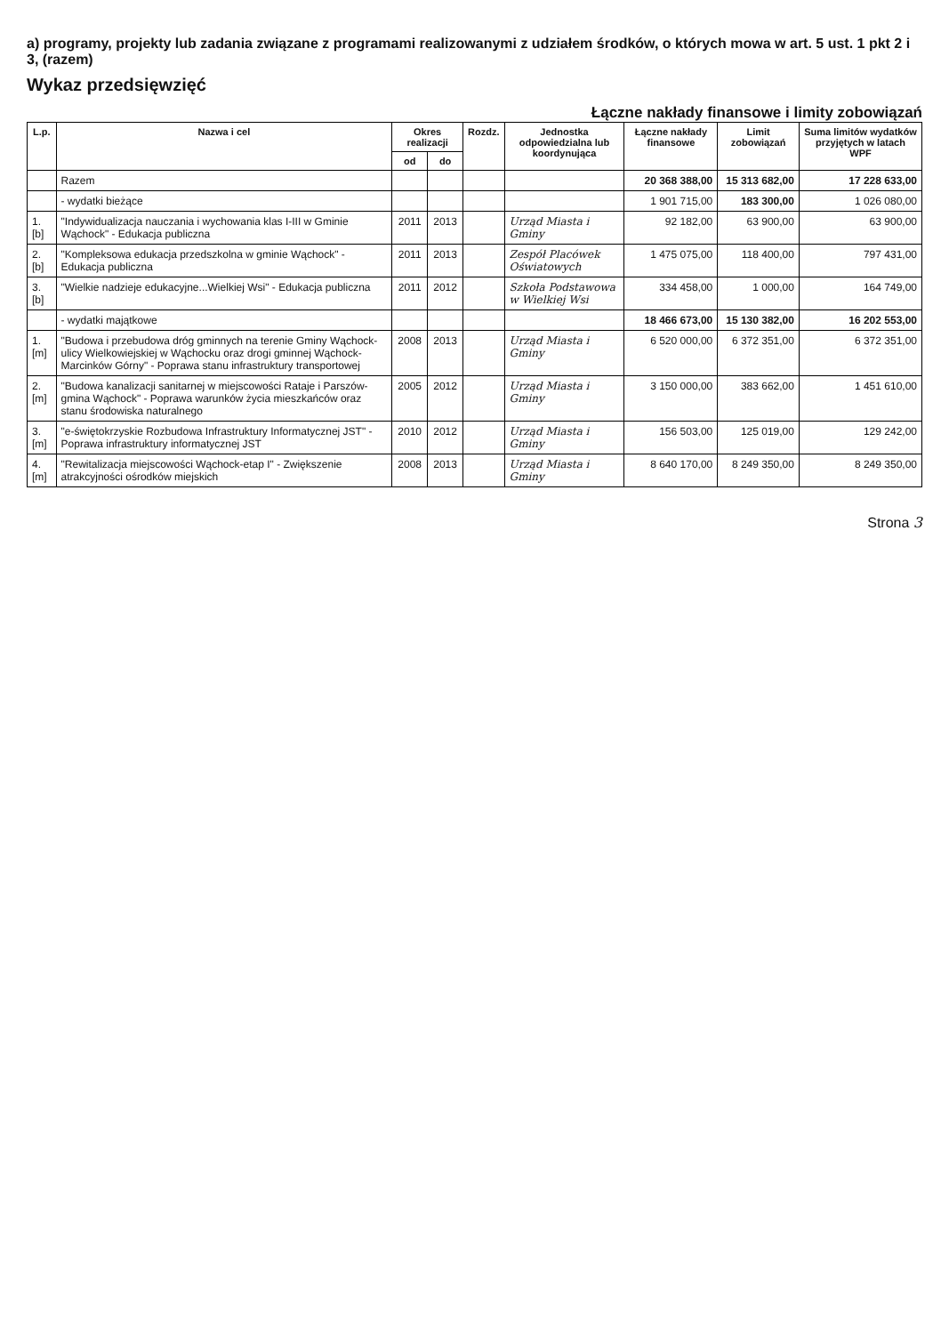a) programy, projekty lub zadania związane z programami realizowanymi z udziałem środków, o których mowa w art. 5 ust. 1 pkt 2 i 3, (razem)
Wykaz przedsięwzięć
Łączne nakłady finansowe i limity zobowiązań
| L.p. | Nazwa i cel | Okres realizacji | | Rozdz. | Jednostka odpowiedzialna lub koordynująca | Łączne nakłady finansowe | Limit zobowiązań | Suma limitów wydatków przyjętych w latach WPF |
| --- | --- | --- | --- | --- | --- | --- | --- | --- |
| | | od | do | | | | | |
| | Razem | | | | | 20 368 388,00 | 15 313 682,00 | 17 228 633,00 |
| | - wydatki bieżące | | | | | 1 901 715,00 | 183 300,00 | 1 026 080,00 |
| 1.[b] | "Indywidualizacja nauczania i wychowania klas I-III w Gminie Wąchock" - Edukacja publiczna | 2011 | 2013 | | Urząd Miasta i Gminy | 92 182,00 | 63 900,00 | 63 900,00 |
| 2.[b] | "Kompleksowa edukacja przedszkolna w gminie Wąchock" - Edukacja publiczna | 2011 | 2013 | | Zespół Placówek Oświatowych | 1 475 075,00 | 118 400,00 | 797 431,00 |
| 3.[b] | "Wielkie nadzieje edukacyjne...Wielkiej Wsi" - Edukacja publiczna | 2011 | 2012 | | Szkoła Podstawowa w Wielkiej Wsi | 334 458,00 | 1 000,00 | 164 749,00 |
| | - wydatki majątkowe | | | | | 18 466 673,00 | 15 130 382,00 | 16 202 553,00 |
| 1.[m] | "Budowa i przebudowa dróg gminnych na terenie Gminy Wąchock-ulicy Wielkowiejskiej w Wąchocku oraz drogi gminnej Wąchock-Marcinków Górny" - Poprawa stanu infrastruktury transportowej | 2008 | 2013 | | Urząd Miasta i Gminy | 6 520 000,00 | 6 372 351,00 | 6 372 351,00 |
| 2.[m] | "Budowa kanalizacji sanitarnej w miejscowości Rataje i Parszów-gmina Wąchock" - Poprawa warunków życia mieszkańców oraz stanu środowiska naturalnego | 2005 | 2012 | | Urząd Miasta i Gminy | 3 150 000,00 | 383 662,00 | 1 451 610,00 |
| 3.[m] | "e-świętokrzyskie Rozbudowa Infrastruktury Informatycznej JST" - Poprawa infrastruktury informatycznej JST | 2010 | 2012 | | Urząd Miasta i Gminy | 156 503,00 | 125 019,00 | 129 242,00 |
| 4.[m] | "Rewitalizacja miejscowości Wąchock-etap I" - Zwiększenie atrakcyjności ośrodków miejskich | 2008 | 2013 | | Urząd Miasta i Gminy | 8 640 170,00 | 8 249 350,00 | 8 249 350,00 |
Strona 3